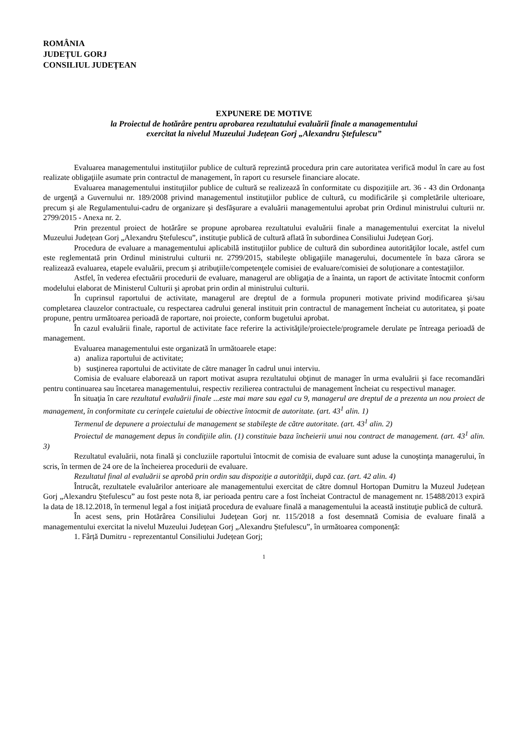ROMÂNIA
JUDEȚUL GORJ
CONSILIUL JUDEȚEAN
EXPUNERE DE MOTIVE
la Proiectul de hotărâre pentru aprobarea rezultatului evaluării finale a managementului
exercitat la nivelul Muzeului Județean Gorj „Alexandru Ștefulescu”
Evaluarea managementului instituţiilor publice de cultură reprezintă procedura prin care autoritatea verifică modul în care au fost realizate obligaţiile asumate prin contractul de management, în raport cu resursele financiare alocate.
Evaluarea managementului instituţiilor publice de cultură se realizează în conformitate cu dispozițiile art. 36 - 43 din Ordonanţa de urgenţă a Guvernului nr. 189/2008 privind managementul instituţiilor publice de cultură, cu modificările şi completările ulterioare, precum şi ale Regulamentului-cadru de organizare şi desfăşurare a evaluării managementului aprobat prin Ordinul ministrului culturii nr. 2799/2015 - Anexa nr. 2.
Prin prezentul proiect de hotărâre se propune aprobarea rezultatului evaluării finale a managementului exercitat la nivelul Muzeului Județean Gorj „Alexandru Ștefulescu”, instituţie publică de cultură aflată în subordinea Consiliului Judeţean Gorj.
Procedura de evaluare a managementului aplicabilă instituţiilor publice de cultură din subordinea autorităţilor locale, astfel cum este reglementată prin Ordinul ministrului culturii nr. 2799/2015, stabileşte obligaţiile managerului, documentele în baza cărora se realizează evaluarea, etapele evaluării, precum şi atribuţiile/competenţele comisiei de evaluare/comisiei de soluționare a contestaţiilor.
Astfel, în vederea efectuării procedurii de evaluare, managerul are obligaţia de a înainta, un raport de activitate întocmit conform modelului elaborat de Ministerul Culturii şi aprobat prin ordin al ministrului culturii.
În cuprinsul raportului de activitate, managerul are dreptul de a formula propuneri motivate privind modificarea şi/sau completarea clauzelor contractuale, cu respectarea cadrului general instituit prin contractul de management încheiat cu autoritatea, şi poate propune, pentru următoarea perioadă de raportare, noi proiecte, conform bugetului aprobat.
În cazul evaluării finale, raportul de activitate face referire la activităţile/proiectele/programele derulate pe întreaga perioadă de management.
Evaluarea managementului este organizată în următoarele etape:
a) analiza raportului de activitate;
b) susţinerea raportului de activitate de către manager în cadrul unui interviu.
Comisia de evaluare elaborează un raport motivat asupra rezultatului obţinut de manager în urma evaluării şi face recomandări pentru continuarea sau încetarea managementului, respectiv rezilierea contractului de management încheiat cu respectivul manager.
În situaţia în care rezultatul evaluării finale ...este mai mare sau egal cu 9, managerul are dreptul de a prezenta un nou proiect de management, în conformitate cu cerinţele caietului de obiective întocmit de autoritate. (art. 43<sup>1</sup> alin. 1)
Termenul de depunere a proiectului de management se stabileşte de către autoritate. (art. 43<sup>1</sup> alin. 2)
Proiectul de management depus în condiţiile alin. (1) constituie baza încheierii unui nou contract de management. (art. 43<sup>1</sup> alin. 3)
Rezultatul evaluării, nota finală şi concluziile raportului întocmit de comisia de evaluare sunt aduse la cunoştinţa managerului, în scris, în termen de 24 ore de la încheierea procedurii de evaluare.
Rezultatul final al evaluării se aprobă prin ordin sau dispoziţie a autorităţii, după caz. (art. 42 alin. 4)
Întrucât, rezultatele evaluărilor anterioare ale managementului exercitat de către domnul Hortopan Dumitru la Muzeul Județean Gorj „Alexandru Ștefulescu” au fost peste nota 8, iar perioada pentru care a fost încheiat Contractul de management nr. 15488/2013 expiră la data de 18.12.2018, în termenul legal a fost iniţiată procedura de evaluare finală a managementului la această instituţie publică de cultură.
În acest sens, prin Hotărârea Consiliului Judeţean Gorj nr. 115/2018 a fost desemnată Comisia de evaluare finală a managementului exercitat la nivelul Muzeului Județean Gorj „Alexandru Ștefulescu”, în următoarea componenţă:
1. Fârță Dumitru - reprezentantul Consiliului Județean Gorj;
1